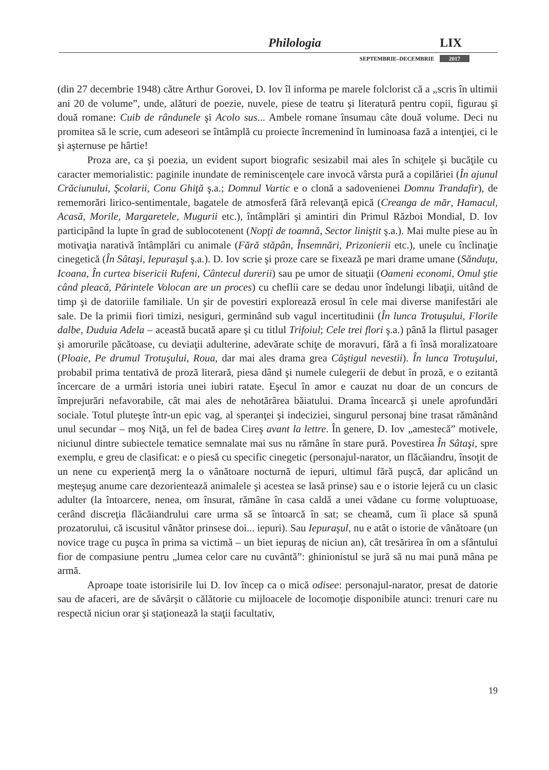Philologia LIX
SEPTEMBRIE–DECEMBRIE 2017
(din 27 decembrie 1948) către Arthur Gorovei, D. Iov îl informa pe marele folclorist că a „scris în ultimii ani 20 de volume”, unde, alături de poezie, nuvele, piese de teatru şi literatură pentru copii, figurau şi două romane: Cuib de rândunele şi Acolo sus... Ambele romane însumau câte două volume. Deci nu promitea să le scrie, cum adeseori se întâmplă cu proiecte încremenind în luminoasa fază a intenţiei, ci le şi aşternuse pe hârtie!
Proza are, ca şi poezia, un evident suport biografic sesizabil mai ales în schiţele şi bucăţile cu caracter memorialistic: paginile inundate de reminiscenţele care invocă vârsta pură a copilăriei (În ajunul Crăciunului, Şcolarii, Conu Ghiţă ş.a.; Domnul Vartic e o clonă a sadovenienei Domnu Trandafir), de rememorări lirico-sentimentale, bagatele de atmosferă fără relevanţă epică (Creanga de măr, Hamacul, Acasă, Morile, Margaretele, Mugurii etc.), întâmplări şi amintiri din Primul Război Mondial, D. Iov participând la lupte în grad de sublocotenent (Nopţi de toamnă, Sector liniştit ş.a.). Mai multe piese au în motivaţia narativă întâmplări cu animale (Fără stăpân, Însemnări, Prizonierii etc.), unele cu înclinaţie cinegetică (În Sâtaşi, Iepuraşul ş.a.). D. Iov scrie şi proze care se fixează pe mari drame umane (Sănduţu, Icoana, În curtea bisericii Rufeni, Cântecul durerii) sau pe umor de situaţii (Oameni economi, Omul ştie când pleacă, Părintele Volocan are un proces) cu cheflii care se dedau unor îndelungi libaţii, uitând de timp şi de datoriile familiale. Un şir de povestiri explorează erosul în cele mai diverse manifestări ale sale. De la primii fiori timizi, nesiguri, germinând sub vagul incertitudinii (În lunca Trotuşului, Florile dalbe, Duduia Adela – această bucată apare şi cu titlul Trifoiul; Cele trei flori ş.a.) până la flirtul pasager şi amorurile păcătoase, cu deviaţii adulterine, adevărate schiţe de moravuri, fără a fi însă moralizatoare (Ploaie, Pe drumul Trotuşului, Roua, dar mai ales drama grea Câştigul nevestii). În lunca Trotuşului, probabil prima tentativă de proză literară, piesa dând şi numele culegerii de debut în proză, e o ezitantă încercare de a urmări istoria unei iubiri ratate. Eşecul în amor e cauzat nu doar de un concurs de împrejurări nefavorabile, cât mai ales de nehotărârea băiatului. Drama încearcă şi unele aprofundări sociale. Totul pluteşte într-un epic vag, al speranţei şi indeciziei, singurul personaj bine trasat rămânând unul secundar – moş Niţă, un fel de badea Cireş avant la lettre. În genere, D. Iov „amestecă” motivele, niciunul dintre subiectele tematice semnalate mai sus nu rămâne în stare pură. Povestirea În Sâtaşi, spre exemplu, e greu de clasificat: e o piesă cu specific cinegetic (personajul-narator, un flăcăiandru, însoţit de un nene cu experienţă merg la o vânătoare nocturnă de iepuri, ultimul fără puşcă, dar aplicând un meşteşug anume care dezorientează animalele şi acestea se lasă prinse) sau e o istorie lejeră cu un clasic adulter (la întoarcere, nenea, om însurat, rămâne în casa caldă a unei vădane cu forme voluptuoase, cerând discreţia flăcăiandrului care urma să se întoarcă în sat; se cheamă, cum îi place să spună prozatorului, că iscusitul vânător prinsese doi... iepuri). Sau Iepuraşul, nu e atât o istorie de vânătoare (un novice trage cu puşca în prima sa victimă – un biet iepuraş de niciun an), cât tresărirea în om a sfântului fior de compasiune pentru „lumea celor care nu cuvântă”: ghinionistul se jură să nu mai pună mâna pe armă.
Aproape toate istorisirile lui D. Iov încep ca o mică odisee: personajul-narator, presat de datorie sau de afaceri, are de săvârşit o călătorie cu mijloacele de locomoţie disponibile atunci: trenuri care nu respectă niciun orar şi staţionează la staţii facultativ,
19